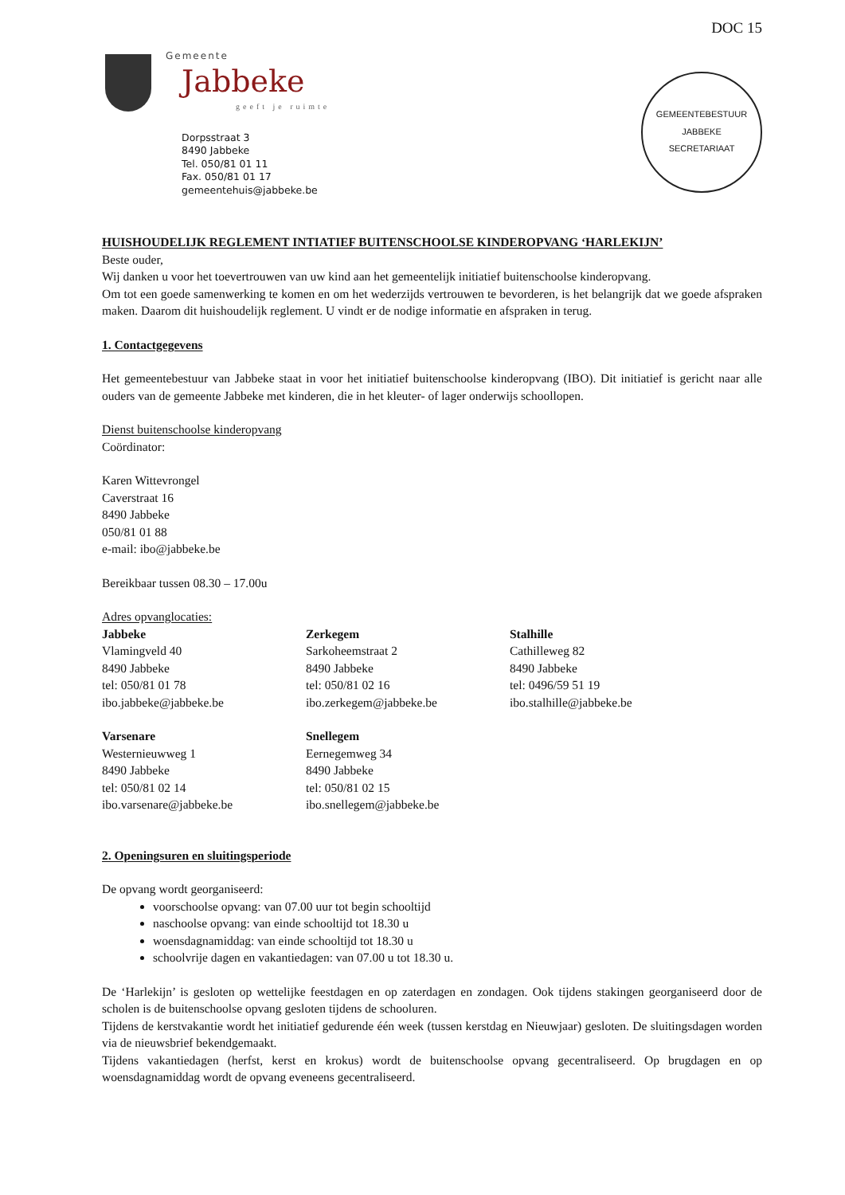DOC 15
Gemeente
Jabbeke
geeft je ruimte
Dorpsstraat 3
8490 Jabbeke
Tel. 050/81 01 11
Fax. 050/81 01 17
gemeentehuis@jabbeke.be
GEMEENTEBESTUUR JABBEKE
SECRETARIAAT
HUISHOUDELIJK REGLEMENT INTIATIEF BUITENSCHOOLSE KINDEROPVANG ‘HARLEKIJN’
Beste ouder,
Wij danken u voor het toevertrouwen van uw kind aan het gemeentelijk initiatief buitenschoolse kinderopvang.
Om tot een goede samenwerking te komen en om het wederzijds vertrouwen te bevorderen, is het belangrijk dat we goede afspraken maken. Daarom dit huishoudelijk reglement. U vindt er de nodige informatie en afspraken in terug.
1. Contactgegevens
Het gemeentebestuur van Jabbeke staat in voor het initiatief buitenschoolse kinderopvang (IBO). Dit initiatief is gericht naar alle ouders van de gemeente Jabbeke met kinderen, die in het kleuter- of lager onderwijs schoollopen.
Dienst buitenschoolse kinderopvang
Coördinator:
Karen Wittevrongel
Caverstraat 16
8490 Jabbeke
050/81 01 88
e-mail: ibo@jabbeke.be
Bereikbaar tussen 08.30 – 17.00u
Adres opvanglocaties:
Jabbeke
Vlamingveld 40
8490 Jabbeke
tel: 050/81 01 78
ibo.jabbeke@jabbeke.be
Zerkegem
Sarkoheemstraat 2
8490 Jabbeke
tel: 050/81 02 16
ibo.zerkegem@jabbeke.be
Stalhille
Cathilleweg 82
8490 Jabbeke
tel: 0496/59 51 19
ibo.stalhille@jabbeke.be
Varsenare
Westernieuwweg 1
8490 Jabbeke
tel: 050/81 02 14
ibo.varsenare@jabbeke.be
Snellegem
Eernegemweg 34
8490 Jabbeke
tel: 050/81 02 15
ibo.snellegem@jabbeke.be
2. Openingsuren en sluitingsperiode
De opvang wordt georganiseerd:
voorschoolse opvang: van 07.00 uur tot begin schooltijd
naschoolse opvang: van einde schooltijd tot 18.30 u
woensdagnamiddag: van einde schooltijd tot 18.30 u
schoolvrije dagen en vakantiedagen: van 07.00 u tot 18.30 u.
De ‘Harlekijn’ is gesloten op wettelijke feestdagen en op zaterdagen en zondagen. Ook tijdens stakingen georganiseerd door de scholen is de buitenschoolse opvang gesloten tijdens de schooluren.
Tijdens de kerstvakantie wordt het initiatief gedurende één week (tussen kerstdag en Nieuwjaar) gesloten. De sluitingsdagen worden via de nieuwsbrief bekendgemaakt.
Tijdens vakantiedagen (herfst, kerst en krokus) wordt de buitenschoolse opvang gecentraliseerd. Op brugdagen en op woensdagnamiddag wordt de opvang eveneens gecentraliseerd.